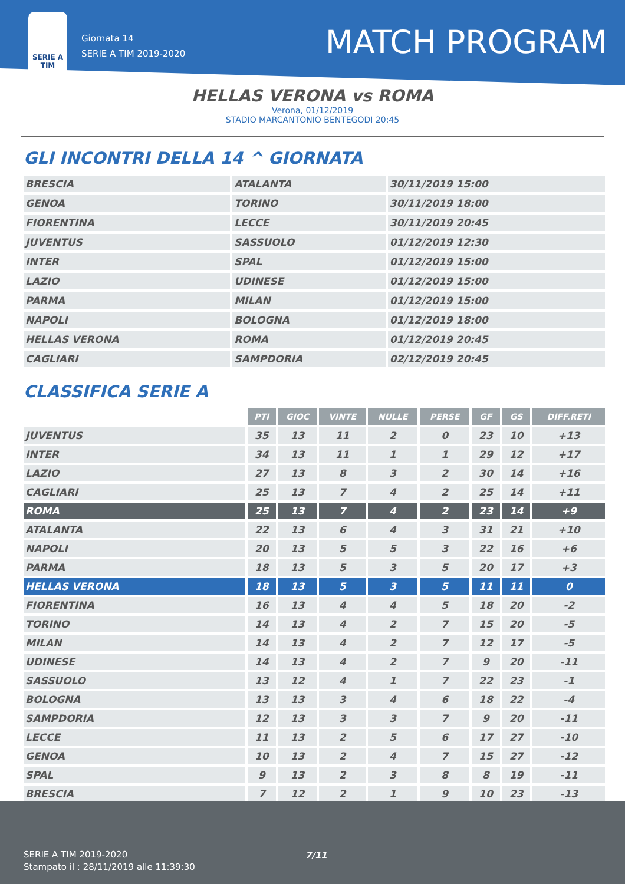SERIE A TIM
Giornata 14
SERIE A TIM 2019-2020
MATCH PROGRAM
HELLAS VERONA vs ROMA
Verona, 01/12/2019
STADIO MARCANTONIO BENTEGODI 20:45
GLI INCONTRI DELLA 14 ^ GIORNATA
| BRESCIA | ATALANTA | 30/11/2019 15:00 |
| GENOA | TORINO | 30/11/2019 18:00 |
| FIORENTINA | LECCE | 30/11/2019 20:45 |
| JUVENTUS | SASSUOLO | 01/12/2019 12:30 |
| INTER | SPAL | 01/12/2019 15:00 |
| LAZIO | UDINESE | 01/12/2019 15:00 |
| PARMA | MILAN | 01/12/2019 15:00 |
| NAPOLI | BOLOGNA | 01/12/2019 18:00 |
| HELLAS VERONA | ROMA | 01/12/2019 20:45 |
| CAGLIARI | SAMPDORIA | 02/12/2019 20:45 |
CLASSIFICA SERIE A
| | PTI | GIOC | VINTE | NULLE | PERSE | GF | GS | DIFF.RETI |
| JUVENTUS | 35 | 13 | 11 | 2 | 0 | 23 | 10 | +13 |
| INTER | 34 | 13 | 11 | 1 | 1 | 29 | 12 | +17 |
| LAZIO | 27 | 13 | 8 | 3 | 2 | 30 | 14 | +16 |
| CAGLIARI | 25 | 13 | 7 | 4 | 2 | 25 | 14 | +11 |
| ROMA | 25 | 13 | 7 | 4 | 2 | 23 | 14 | +9 |
| ATALANTA | 22 | 13 | 6 | 4 | 3 | 31 | 21 | +10 |
| NAPOLI | 20 | 13 | 5 | 5 | 3 | 22 | 16 | +6 |
| PARMA | 18 | 13 | 5 | 3 | 5 | 20 | 17 | +3 |
| HELLAS VERONA | 18 | 13 | 5 | 3 | 5 | 11 | 11 | 0 |
| FIORENTINA | 16 | 13 | 4 | 4 | 5 | 18 | 20 | -2 |
| TORINO | 14 | 13 | 4 | 2 | 7 | 15 | 20 | -5 |
| MILAN | 14 | 13 | 4 | 2 | 7 | 12 | 17 | -5 |
| UDINESE | 14 | 13 | 4 | 2 | 7 | 9 | 20 | -11 |
| SASSUOLO | 13 | 12 | 4 | 1 | 7 | 22 | 23 | -1 |
| BOLOGNA | 13 | 13 | 3 | 4 | 6 | 18 | 22 | -4 |
| SAMPDORIA | 12 | 13 | 3 | 3 | 7 | 9 | 20 | -11 |
| LECCE | 11 | 13 | 2 | 5 | 6 | 17 | 27 | -10 |
| GENOA | 10 | 13 | 2 | 4 | 7 | 15 | 27 | -12 |
| SPAL | 9 | 13 | 2 | 3 | 8 | 8 | 19 | -11 |
| BRESCIA | 7 | 12 | 2 | 1 | 9 | 10 | 23 | -13 |
SERIE A TIM 2019-2020
Stampato il : 28/11/2019 alle 11:39:30
7/11